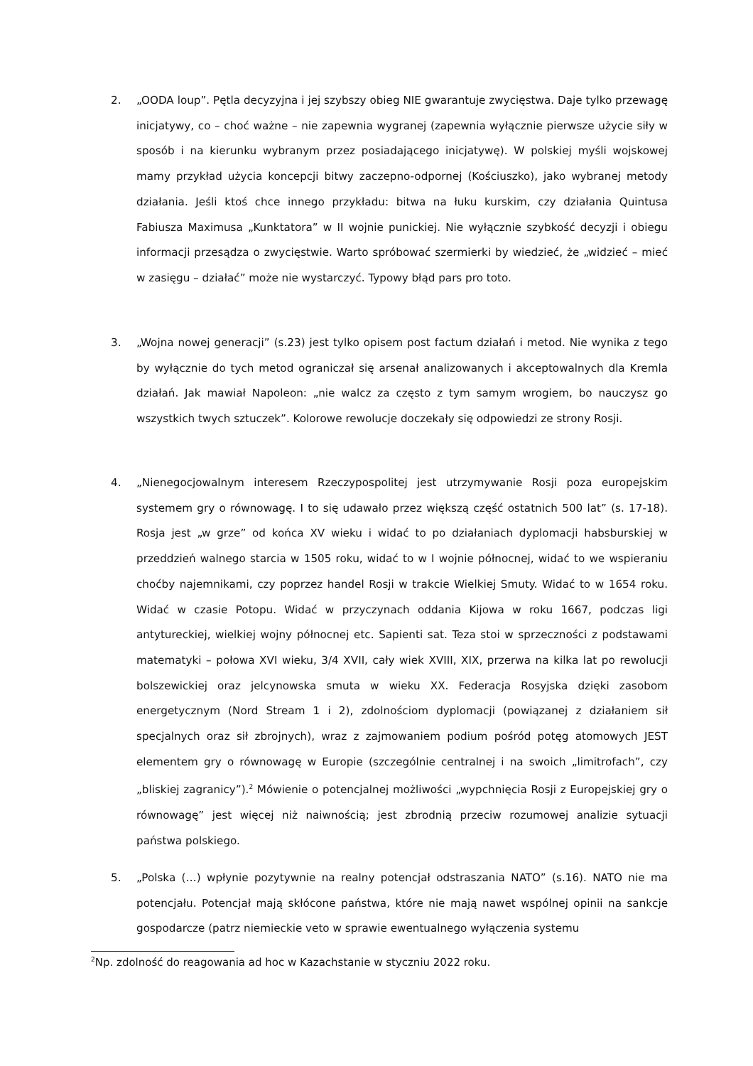2. „OODA loup”. Pętla decyzyjna i jej szybszy obieg NIE gwarantuje zwycięstwa. Daje tylko przewagę inicjatywy, co – choć ważne – nie zapewnia wygranej (zapewnia wyłącznie pierwsze użycie siły w sposób i na kierunku wybranym przez posiadającego inicjatywę). W polskiej myśli wojskowej mamy przykład użycia koncepcji bitwy zaczepno-odpornej (Kościuszko), jako wybranej metody działania. Jeśli ktoś chce innego przykładu: bitwa na łuku kurskim, czy działania Quintusa Fabiusza Maximusa „Kunktatora” w II wojnie punickiej. Nie wyłącznie szybkość decyzji i obiegu informacji przesądza o zwycięstwie. Warto spróbować szermierki by wiedzieć, że „widzieć – mieć w zasięgu – działać” może nie wystarczyć. Typowy błąd pars pro toto.
3. „Wojna nowej generacji” (s.23) jest tylko opisem post factum działań i metod. Nie wynika z tego by wyłącznie do tych metod ograniczał się arsenał analizowanych i akceptowalnych dla Kremla działań. Jak mawiał Napoleon: „nie walcz za często z tym samym wrogiem, bo nauczysz go wszystkich twych sztuczek”. Kolorowe rewolucje doczekały się odpowiedzi ze strony Rosji.
4. „Nienegocjowalnym interesem Rzeczypospolitej jest utrzymywanie Rosji poza europejskim systemem gry o równowagę. I to się udawało przez większą część ostatnich 500 lat” (s. 17-18). Rosja jest „w grze” od końca XV wieku i widać to po działaniach dyplomacji habsburskiej w przeddzień walnego starcia w 1505 roku, widać to w I wojnie północnej, widać to we wspieraniu choćby najemnikami, czy poprzez handel Rosji w trakcie Wielkiej Smuty. Widać to w 1654 roku. Widać w czasie Potopu. Widać w przyczynach oddania Kijowa w roku 1667, podczas ligi antytureckiej, wielkiej wojny północnej etc. Sapienti sat. Teza stoi w sprzeczności z podstawami matematyki – połowa XVI wieku, 3/4 XVII, cały wiek XVIII, XIX, przerwa na kilka lat po rewolucji bolszewickiej oraz jelcynowska smuta w wieku XX. Federacja Rosyjska dzięki zasobom energetycznym (Nord Stream 1 i 2), zdolnościom dyplomacji (powiązanej z działaniem sił specjalnych oraz sił zbrojnych), wraz z zajmowaniem podium pośród potęg atomowych JEST elementem gry o równowagę w Europie (szczególnie centralnej i na swoich „limitrofach”, czy „bliskiej zagranicy”).<sup>2</sup> Mówienie o potencjalnej możliwości „wypchnięcia Rosji z Europejskiej gry o równowagę” jest więcej niż naiwnością; jest zbrodnią przeciw rozumowej analizie sytuacji państwa polskiego.
5. „Polska (…) wpłynie pozytywnie na realny potencjał odstraszania NATO” (s.16). NATO nie ma potencjału. Potencjał mają skłócone państwa, które nie mają nawet wspólnej opinii na sankcje gospodarcze (patrz niemieckie veto w sprawie ewentualnego wyłączenia systemu
<sup>2</sup> Np. zdolność do reagowania ad hoc w Kazachstanie w styczniu 2022 roku.